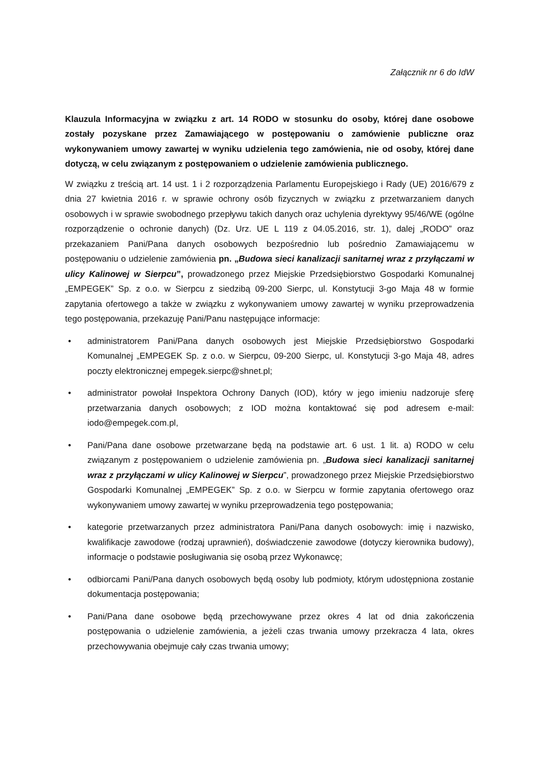Załącznik nr 6 do IdW
Klauzula Informacyjna w związku z art. 14 RODO w stosunku do osoby, której dane osobowe zostały pozyskane przez Zamawiającego w postępowaniu o zamówienie publiczne oraz wykonywaniem umowy zawartej w wyniku udzielenia tego zamówienia, nie od osoby, której dane dotyczą, w celu związanym z postępowaniem o udzielenie zamówienia publicznego.
W związku z treścią art. 14 ust. 1 i 2 rozporządzenia Parlamentu Europejskiego i Rady (UE) 2016/679 z dnia 27 kwietnia 2016 r. w sprawie ochrony osób fizycznych w związku z przetwarzaniem danych osobowych i w sprawie swobodnego przepływu takich danych oraz uchylenia dyrektywy 95/46/WE (ogólne rozporządzenie o ochronie danych) (Dz. Urz. UE L 119 z 04.05.2016, str. 1), dalej „RODO” oraz przekazaniem Pani/Pana danych osobowych bezpośrednio lub pośrednio Zamawiającemu w postępowaniu o udzielenie zamówienia pn. „Budowa sieci kanalizacji sanitarnej wraz z przyłączami w ulicy Kalinowej w Sierpcu”, prowadzonego przez Miejskie Przedsiębiorstwo Gospodarki Komunalnej „EMPEGEK” Sp. z o.o. w Sierpcu z siedzibą 09-200 Sierpc, ul. Konstytucji 3-go Maja 48 w formie zapytania ofertowego a także w związku z wykonywaniem umowy zawartej w wyniku przeprowadzenia tego postępowania, przekazuję Pani/Panu następujące informacje:
• administratorem Pani/Pana danych osobowych jest Miejskie Przedsiębiorstwo Gospodarki Komunalnej „EMPEGEK Sp. z o.o. w Sierpcu, 09-200 Sierpc, ul. Konstytucji 3-go Maja 48, adres poczty elektronicznej empegek.sierpc@shnet.pl;
• administrator powołał Inspektora Ochrony Danych (IOD), który w jego imieniu nadzoruje sferę przetwarzania danych osobowych; z IOD można kontaktować się pod adresem e-mail: iodo@empegek.com.pl,
• Pani/Pana dane osobowe przetwarzane będą na podstawie art. 6 ust. 1 lit. a) RODO w celu związanym z postępowaniem o udzielenie zamówienia pn. „Budowa sieci kanalizacji sanitarnej wraz z przyłączami w ulicy Kalinowej w Sierpcu”, prowadzonego przez Miejskie Przedsiębiorstwo Gospodarki Komunalnej „EMPEGEK” Sp. z o.o. w Sierpcu w formie zapytania ofertowego oraz wykonywaniem umowy zawartej w wyniku przeprowadzenia tego postępowania;
• kategorie przetwarzanych przez administratora Pani/Pana danych osobowych: imię i nazwisko, kwalifikacje zawodowe (rodzaj uprawnień), doświadczenie zawodowe (dotyczy kierownika budowy), informacje o podstawie posługiwania się osobą przez Wykonawcę;
• odbiorcami Pani/Pana danych osobowych będą osoby lub podmioty, którym udostępniona zostanie dokumentacja postępowania;
• Pani/Pana dane osobowe będą przechowywane przez okres 4 lat od dnia zakończenia postępowania o udzielenie zamówienia, a jeżeli czas trwania umowy przekracza 4 lata, okres przechowywania obejmuje cały czas trwania umowy;